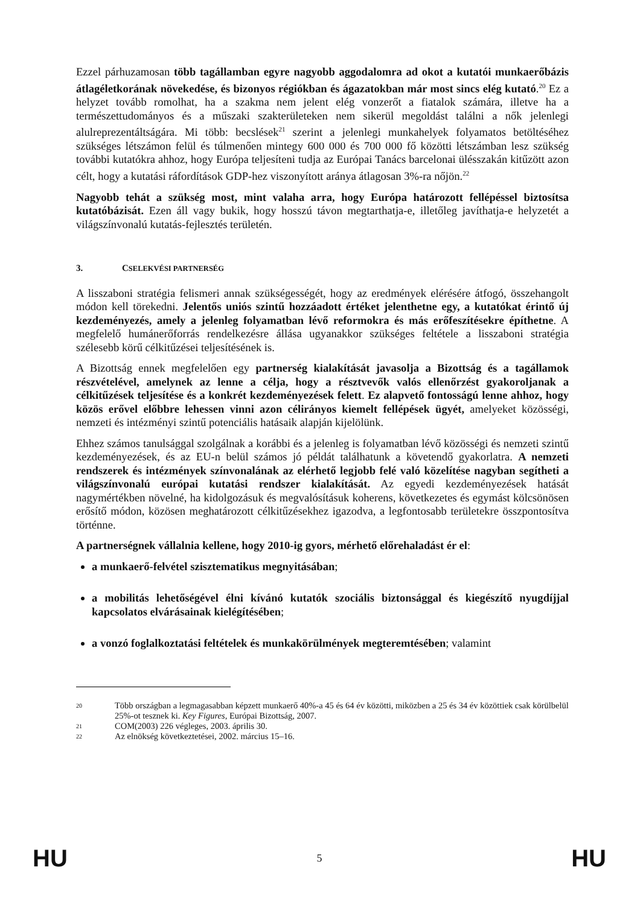Ezzel párhuzamosan több tagállamban egyre nagyobb aggodalomra ad okot a kutatói munkaerőbázis átlagéletkorának növekedése, és bizonyos régiókban és ágazatokban már most sincs elég kutató.<sup>20</sup> Ez a helyzet tovább romolhat, ha a szakma nem jelent elég vonzerőt a fiatalok számára, illetve ha a természettudományos és a műszaki szakterületeken nem sikerül megoldást találni a nők jelenlegi alulreprezentáltságára. Mi több: becslések<sup>21</sup> szerint a jelenlegi munkahelyek folyamatos betöltéséhez szükséges létszámon felül és túlmenően mintegy 600 000 és 700 000 fő közötti létszámban lesz szükség további kutatókra ahhoz, hogy Európa teljesíteni tudja az Európai Tanács barcelonai ülésszakán kitűzött azon célt, hogy a kutatási ráfordítások GDP-hez viszonyított aránya átlagosan 3%-ra nőjön.<sup>22</sup>
Nagyobb tehát a szükség most, mint valaha arra, hogy Európa határozott fellépéssel biztosítsa kutatóbázisát. Ezen áll vagy bukik, hogy hosszú távon megtarthatja-e, illetőleg javíthatja-e helyzetét a világszínvonalú kutatás-fejlesztés területén.
3. CSELEKVÉSI PARTNERSÉG
A lisszaboni stratégia felismeri annak szükségességét, hogy az eredmények elérésére átfogó, összehangolt módon kell törekedni. Jelentős uniós szintű hozzáadott értéket jelenthetne egy, a kutatókat érintő új kezdeményezés, amely a jelenleg folyamatban lévő reformokra és más erőfeszítésekre építhetne. A megfelelő humánerőforrás rendelkezésre állása ugyanakkor szükséges feltétele a lisszaboni stratégia szélesebb körű célkitűzései teljesítésének is.
A Bizottság ennek megfelelően egy partnerség kialakítását javasolja a Bizottság és a tagállamok részvételével, amelynek az lenne a célja, hogy a résztvevők valós ellenőrzést gyakoroljanak a célkitűzések teljesítése és a konkrét kezdeményezések felett. Ez alapvető fontosságú lenne ahhoz, hogy közös erővel előbbre lehessen vinni azon célirányos kiemelt fellépések ügyét, amelyeket közösségi, nemzeti és intézményi szintű potenciális hatásaik alapján kijelölünk.
Ehhez számos tanulsággal szolgálnak a korábbi és a jelenleg is folyamatban lévő közösségi és nemzeti szintű kezdeményezések, és az EU-n belül számos jó példát találhatunk a követendő gyakorlatra. A nemzeti rendszerek és intézmények színvonalának az elérhető legjobb felé való közelítése nagyban segítheti a világszínvonalú európai kutatási rendszer kialakítását. Az egyedi kezdeményezések hatását nagymértékben növelné, ha kidolgozásuk és megvalósításuk koherens, következetes és egymást kölcsönösen erősítő módon, közösen meghatározott célkitűzésekhez igazodva, a legfontosabb területekre összpontosítva történne.
A partnerségnek vállalnia kellene, hogy 2010-ig gyors, mérhető előrehaladást ér el:
a munkaerő-felvétel szisztematikus megnyitásában;
a mobilitás lehetőségével élni kívánó kutatók szociális biztonsággal és kiegészítő nyugdíjjal kapcsolatos elvárásainak kielégítésében;
a vonzó foglalkoztatási feltételek és munkakörülmények megteremtésében; valamint
20 Több országban a legmagasabban képzett munkaerő 40%-a 45 és 64 év közötti, miközben a 25 és 34 év közöttiek csak körülbelül 25%-ot tesznek ki. Key Figures, Európai Bizottság, 2007.
21 COM(2003) 226 végleges, 2003. április 30.
22 Az elnökség következtetései, 2002. március 15–16.
HU 5 HU